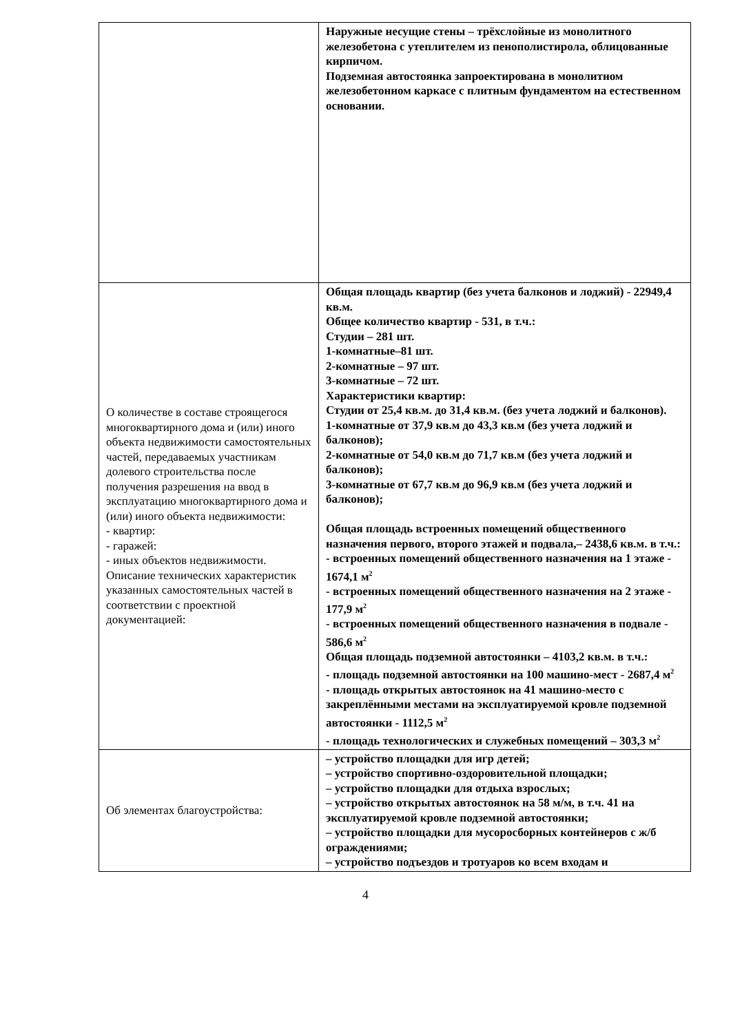| | Наружные несущие стены – трёхслойные из монолитного железобетона с утеплителем из пенополистирола, облицованные кирпичом. Подземная автостоянка запроектирована в монолитном железобетонном каркасе с плитным фундаментом на естественном основании. |
| О количестве в составе строящегося многоквартирного дома и (или) иного объекта недвижимости самостоятельных частей, передаваемых участникам долевого строительства после получения разрешения на ввод в эксплуатацию многоквартирного дома и (или) иного объекта недвижимости: - квартир: - гаражей: - иных объектов недвижимости. Описание технических характеристик указанных самостоятельных частей в соответствии с проектной документацией: | Общая площадь квартир (без учета балконов и лоджий) - 22949,4 кв.м. Общее количество квартир - 531, в т.ч.: Студии – 281 шт. 1-комнатные–81 шт. 2-комнатные – 97 шт. 3-комнатные – 72 шт. Характеристики квартир: Студии от 25,4 кв.м. до 31,4 кв.м. (без учета лоджий и балконов). 1-комнатные от 37,9 кв.м до 43,3 кв.м (без учета лоджий и балконов); 2-комнатные от 54,0 кв.м до 71,7 кв.м (без учета лоджий и балконов); 3-комнатные от 67,7 кв.м до 96,9 кв.м (без учета лоджий и балконов); Общая площадь встроенных помещений общественного назначения первого, второго этажей и подвала,– 2438,6 кв.м. в т.ч.: - встроенных помещений общественного назначения на 1 этаже - 1674,1 м<sup>2</sup> - встроенных помещений общественного назначения на 2 этаже - 177,9 м<sup>2</sup> - встроенных помещений общественного назначения в подвале - 586,6 м<sup>2</sup> Общая площадь подземной автостоянки – 4103,2 кв.м. в т.ч.: - площадь подземной автостоянки на 100 машино-мест - 2687,4 м<sup>2</sup> - площадь открытых автостоянок на 41 машино-место с закреплёнными местами на эксплуатируемой кровле подземной автостоянки - 1112,5 м<sup>2</sup> - площадь технологических и служебных помещений – 303,3 м<sup>2</sup> |
| Об элементах благоустройства: | – устройство площадки для игр детей; – устройство спортивно-оздоровительной площадки; – устройство площадки для отдыха взрослых; – устройство открытых автостоянок на 58 м/м, в т.ч. 41 на эксплуатируемой кровле подземной автостоянки; – устройство площадки для мусоросборных контейнеров с ж/б ограждениями; – устройство подъездов и тротуаров ко всем входам и |
4